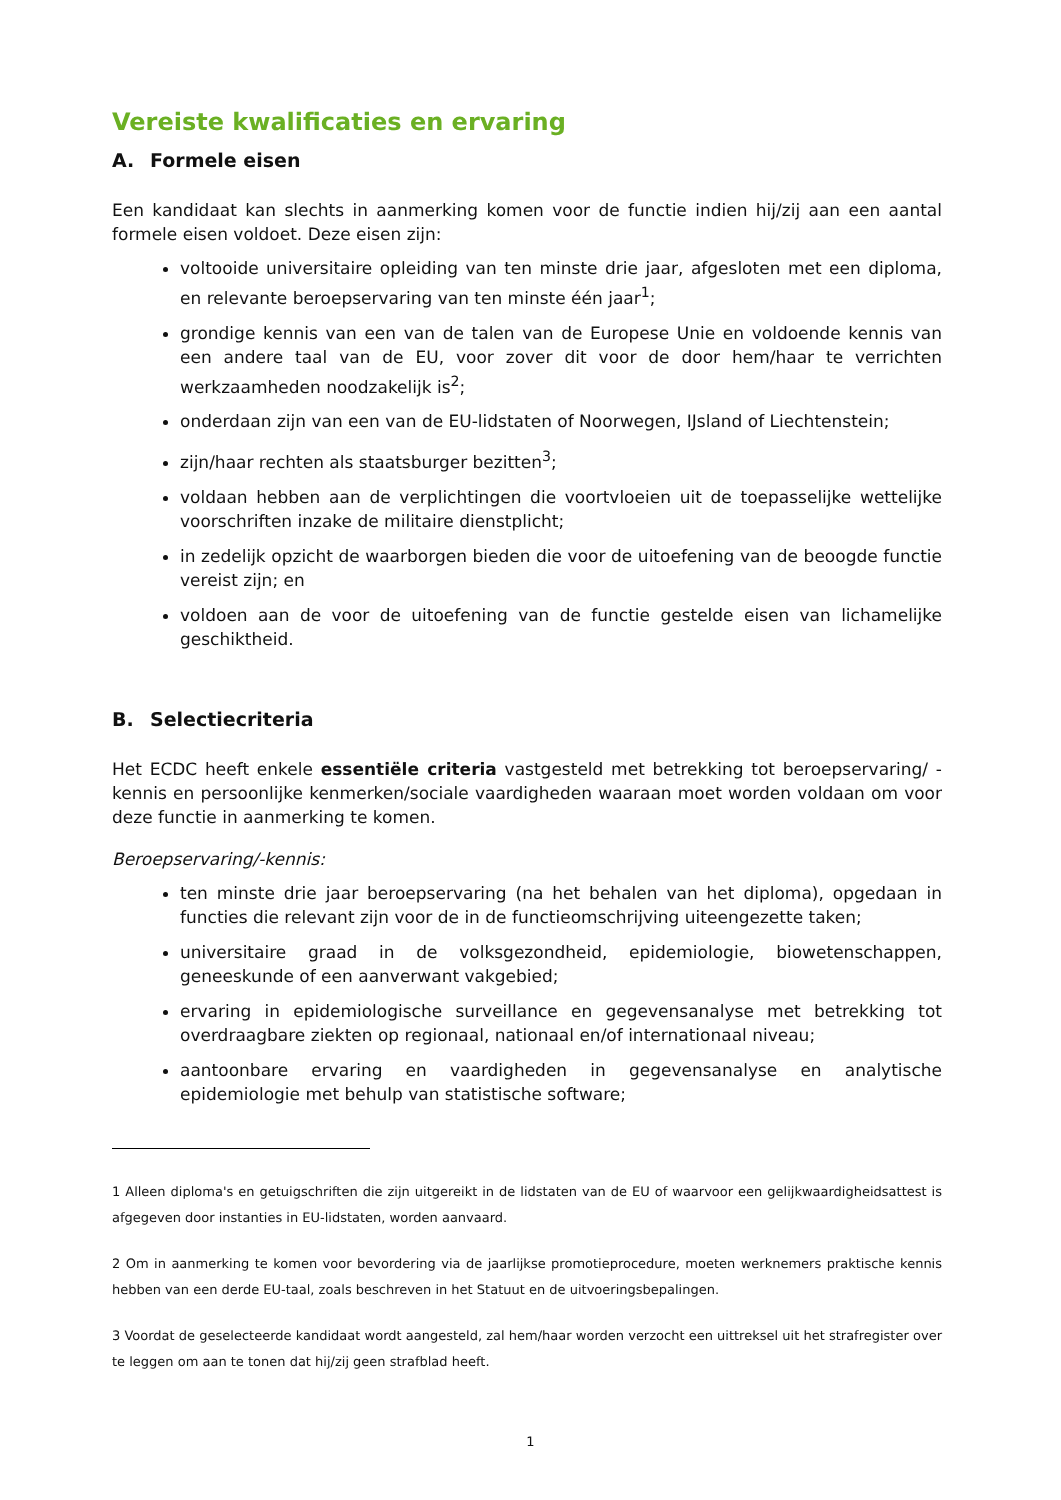Vereiste kwalificaties en ervaring
A. Formele eisen
Een kandidaat kan slechts in aanmerking komen voor de functie indien hij/zij aan een aantal formele eisen voldoet. Deze eisen zijn:
voltooide universitaire opleiding van ten minste drie jaar, afgesloten met een diploma, en relevante beroepservaring van ten minste één jaar<sup>1</sup>;
grondige kennis van een van de talen van de Europese Unie en voldoende kennis van een andere taal van de EU, voor zover dit voor de door hem/haar te verrichten werkzaamheden noodzakelijk is<sup>2</sup>;
onderdaan zijn van een van de EU-lidstaten of Noorwegen, IJsland of Liechtenstein;
zijn/haar rechten als staatsburger bezitten<sup>3</sup>;
voldaan hebben aan de verplichtingen die voortvloeien uit de toepasselijke wettelijke voorschriften inzake de militaire dienstplicht;
in zedelijk opzicht de waarborgen bieden die voor de uitoefening van de beoogde functie vereist zijn; en
voldoen aan de voor de uitoefening van de functie gestelde eisen van lichamelijke geschiktheid.
B. Selectiecriteria
Het ECDC heeft enkele essentiële criteria vastgesteld met betrekking tot beroepservaring/ -kennis en persoonlijke kenmerken/sociale vaardigheden waaraan moet worden voldaan om voor deze functie in aanmerking te komen.
Beroepservaring/-kennis:
ten minste drie jaar beroepservaring (na het behalen van het diploma), opgedaan in functies die relevant zijn voor de in de functieomschrijving uiteengezette taken;
universitaire graad in de volksgezondheid, epidemiologie, biowetenschappen, geneeskunde of een aanverwant vakgebied;
ervaring in epidemiologische surveillance en gegevensanalyse met betrekking tot overdraagbare ziekten op regionaal, nationaal en/of internationaal niveau;
aantoonbare ervaring en vaardigheden in gegevensanalyse en analytische epidemiologie met behulp van statistische software;
1 Alleen diploma's en getuigschriften die zijn uitgereikt in de lidstaten van de EU of waarvoor een gelijkwaardigheidsattest is afgegeven door instanties in EU-lidstaten, worden aanvaard.
2 Om in aanmerking te komen voor bevordering via de jaarlijkse promotieprocedure, moeten werknemers praktische kennis hebben van een derde EU-taal, zoals beschreven in het Statuut en de uitvoeringsbepalingen.
3 Voordat de geselecteerde kandidaat wordt aangesteld, zal hem/haar worden verzocht een uittreksel uit het strafregister over te leggen om aan te tonen dat hij/zij geen strafblad heeft.
1